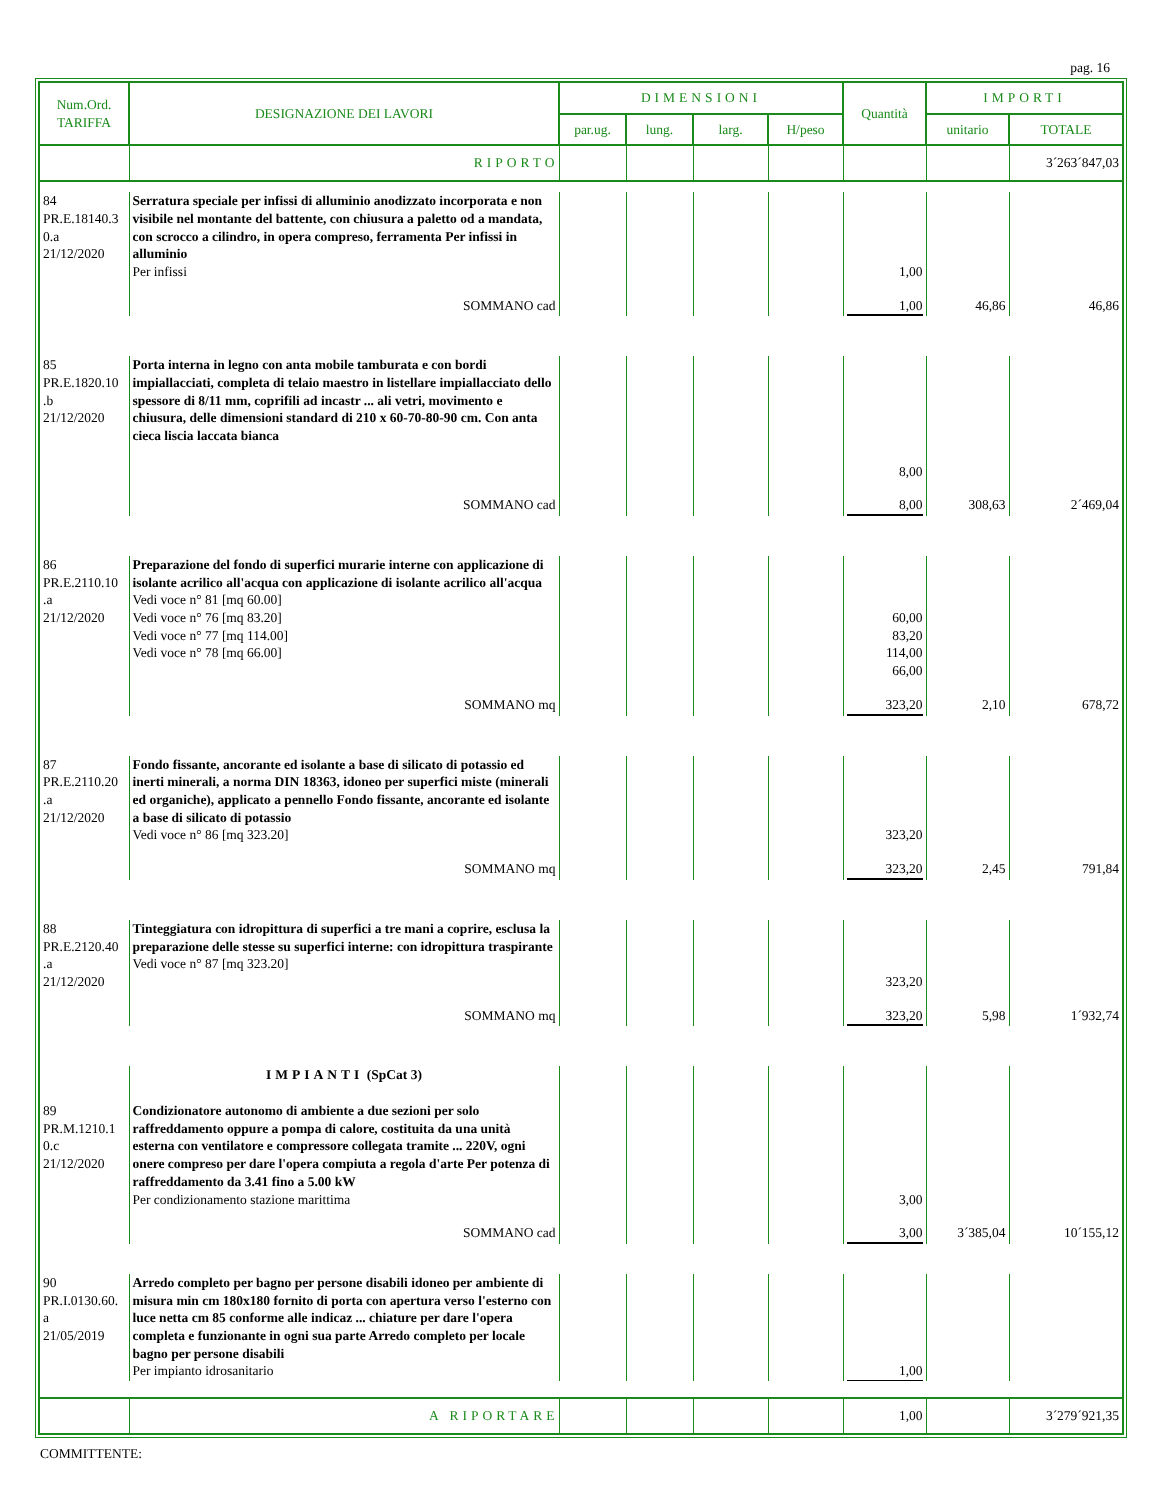pag. 16
| Num.Ord. TARIFFA | DESIGNAZIONE DEI LAVORI | DIMENSIONI | | | | Quantità | IMPORTI | |
| --- | --- | --- | --- | --- | --- | --- | --- | --- |
| | | par.ug. | lung. | larg. | H/peso | | unitario | TOTALE |
| | RIPORTO | | | | | | | 3´263´847,03 |
| 84 PR.E.18140.3 0.a 21/12/2020 | Serratura speciale per infissi di alluminio anodizzato incorporata e non visibile nel montante del battente, con chiusura a paletto od a mandata, con scrocco a cilindro, in opera compreso, ferramenta Per infissi in alluminio Per infissi | | | | | 1,00 | | |
| | SOMMANO cad | | | | | 1,00 | 46,86 | 46,86 |
| 85 PR.E.1820.10 .b 21/12/2020 | Porta interna in legno con anta mobile tamburata e con bordi impiallacciati, completa di telaio maestro in listellare impiallacciato dello spessore di 8/11 mm, coprifili ad incastr ... ali vetri, movimento e chiusura, delle dimensioni standard di 210 x 60-70-80-90 cm. Con anta cieca liscia laccata bianca | | | | | 8,00 | | |
| | SOMMANO cad | | | | | 8,00 | 308,63 | 2´469,04 |
| 86 PR.E.2110.10 .a 21/12/2020 | Preparazione del fondo di superfici murarie interne con applicazione di isolante acrilico all'acqua con applicazione di isolante acrilico all'acqua Vedi voce n° 81 [mq 60.00] Vedi voce n° 76 [mq 83.20] Vedi voce n° 77 [mq 114.00] Vedi voce n° 78 [mq 66.00] | | | | | 60,00 83,20 114,00 66,00 | | |
| | SOMMANO mq | | | | | 323,20 | 2,10 | 678,72 |
| 87 PR.E.2110.20 .a 21/12/2020 | Fondo fissante, ancorante ed isolante a base di silicato di potassio ed inerti minerali, a norma DIN 18363, idoneo per superfici miste (minerali ed organiche), applicato a pennello Fondo fissante, ancorante ed isolante a base di silicato di potassio Vedi voce n° 86 [mq 323.20] | | | | | 323,20 | | |
| | SOMMANO mq | | | | | 323,20 | 2,45 | 791,84 |
| 88 PR.E.2120.40 .a 21/12/2020 | Tinteggiatura con idropittura di superfici a tre mani a coprire, esclusa la preparazione delle stesse su superfici interne: con idropittura traspirante Vedi voce n° 87 [mq 323.20] | | | | | 323,20 | | |
| | SOMMANO mq | | | | | 323,20 | 5,98 | 1´932,74 |
| | IMPIANTI (SpCat 3) | | | | | | | |
| 89 PR.M.1210.1 0.c 21/12/2020 | Condizionatore autonomo di ambiente a due sezioni per solo raffreddamento oppure a pompa di calore, costituita da una unità esterna con ventilatore e compressore collegata tramite ... 220V, ogni onere compreso per dare l'opera compiuta a regola d'arte Per potenza di raffreddamento da 3.41 fino a 5.00 kW Per condizionamento stazione marittima | | | | | 3,00 | | |
| | SOMMANO cad | | | | | 3,00 | 3´385,04 | 10´155,12 |
| 90 PR.I.0130.60. a 21/05/2019 | Arredo completo per bagno per persone disabili idoneo per ambiente di misura min cm 180x180 fornito di porta con apertura verso l'esterno con luce netta cm 85 conforme alle indicaz ... chiature per dare l'opera completa e funzionante in ogni sua parte Arredo completo per locale bagno per persone disabili Per impianto idrosanitario | | | | | 1,00 | | |
| | A RIPORTARE | | | | | 1,00 | | 3´279´921,35 |
COMMITTENTE: